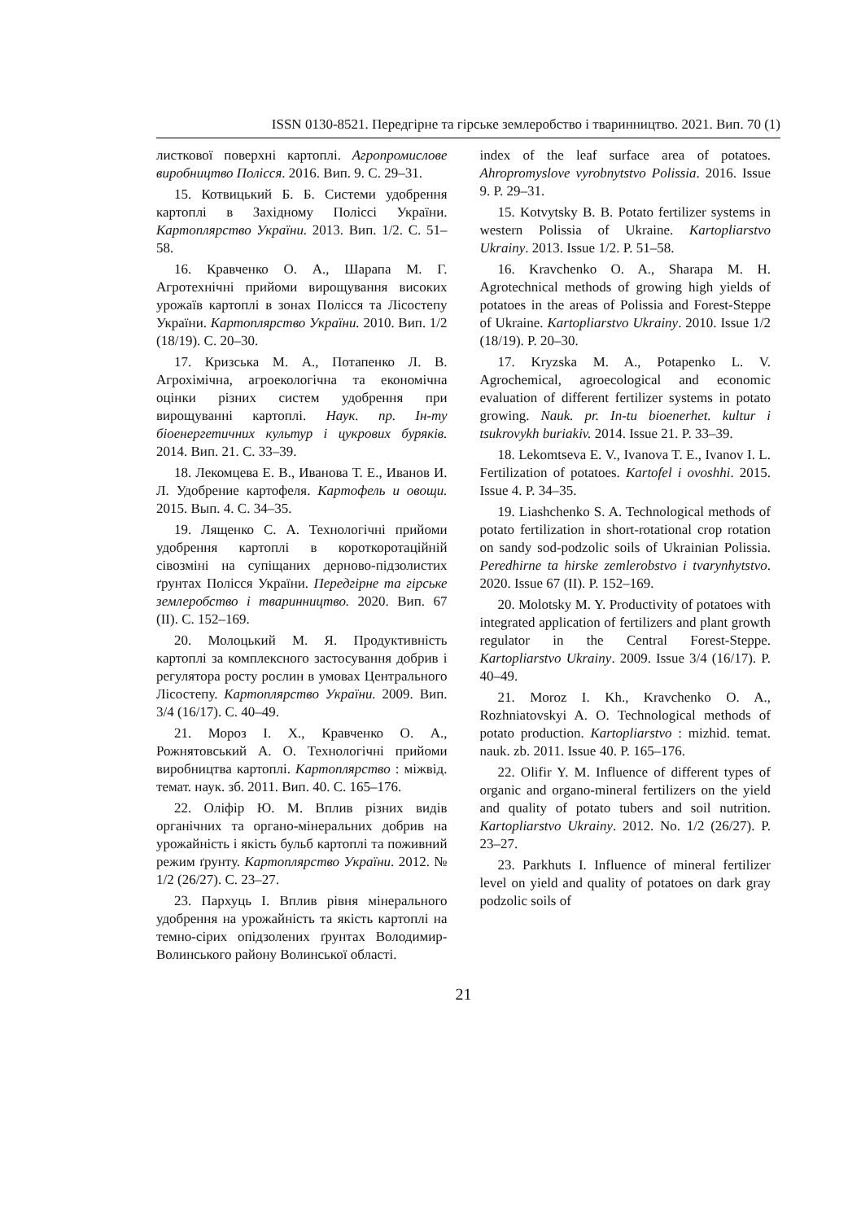ISSN 0130-8521. Передгірне та гірське землеробство і тваринництво. 2021. Вип. 70 (1)
листкової поверхні картоплі. Агропромислове виробництво Полісся. 2016. Вип. 9. С. 29–31.
15. Котвицький Б. Б. Системи удобрення картоплі в Західному Поліссі України. Картоплярство України. 2013. Вип. 1/2. С. 51–58.
16. Кравченко О. А., Шарапа М. Г. Агротехнічні прийоми вирощування високих урожаїв картоплі в зонах Полісся та Лісостепу України. Картоплярство України. 2010. Вип. 1/2 (18/19). С. 20–30.
17. Кризська М. А., Потапенко Л. В. Агрохімічна, агроекологічна та економічна оцінки різних систем удобрення при вирощуванні картоплі. Наук. пр. Ін-ту біоенергетичних культур і цукрових буряків. 2014. Вип. 21. С. 33–39.
18. Лекомцева Е. В., Иванова Т. Е., Иванов И. Л. Удобрение картофеля. Картофель и овощи. 2015. Вып. 4. С. 34–35.
19. Лященко С. А. Технологічні прийоми удобрення картоплі в короткоротаційній сівозміні на супіщаних дерново-підзолистих ґрунтах Полісся України. Передгірне та гірське землеробство і тваринництво. 2020. Вип. 67 (II). С. 152–169.
20. Молоцький М. Я. Продуктивність картоплі за комплексного застосування добрив і регулятора росту рослин в умовах Центрального Лісостепу. Картоплярство України. 2009. Вип. 3/4 (16/17). С. 40–49.
21. Мороз І. Х., Кравченко О. А., Рожнятовський А. О. Технологічні прийоми виробництва картоплі. Картоплярство : міжвід. темат. наук. зб. 2011. Вип. 40. С. 165–176.
22. Оліфір Ю. М. Вплив різних видів органічних та органо-мінеральних добрив на урожайність і якість бульб картоплі та поживний режим ґрунту. Картоплярство України. 2012. № 1/2 (26/27). С. 23–27.
23. Пархуць І. Вплив рівня мінерального удобрення на урожайність та якість картоплі на темно-сірих опідзолених ґрунтах Володимир-Волинського району Волинської області.
index of the leaf surface area of potatoes. Ahropromyslove vyrobnytstvo Polissia. 2016. Issue 9. P. 29–31.
15. Kotvytsky B. B. Potato fertilizer systems in western Polissia of Ukraine. Kartopliarstvo Ukrainy. 2013. Issue 1/2. P. 51–58.
16. Kravchenko O. A., Sharapa M. H. Agrotechnical methods of growing high yields of potatoes in the areas of Polissia and Forest-Steppe of Ukraine. Kartopliarstvo Ukrainy. 2010. Issue 1/2 (18/19). P. 20–30.
17. Kryzska M. A., Potapenko L. V. Agrochemical, agroecological and economic evaluation of different fertilizer systems in potato growing. Nauk. pr. In-tu bioenerhet. kultur i tsukrovykh buriakiv. 2014. Issue 21. P. 33–39.
18. Lekomtseva E. V., Ivanova T. E., Ivanov I. L. Fertilization of potatoes. Kartofel i ovoshhi. 2015. Issue 4. P. 34–35.
19. Liashchenko S. A. Technological methods of potato fertilization in short-rotational crop rotation on sandy sod-podzolic soils of Ukrainian Polissia. Peredhirne ta hirske zemlerobstvo i tvarynhytstvo. 2020. Issue 67 (II). P. 152–169.
20. Molotsky M. Y. Productivity of potatoes with integrated application of fertilizers and plant growth regulator in the Central Forest-Steppe. Kartopliarstvo Ukrainy. 2009. Issue 3/4 (16/17). P. 40–49.
21. Moroz I. Kh., Kravchenko O. A., Rozhniatovskyi A. O. Technological methods of potato production. Kartopliarstvo : mizhid. temat. nauk. zb. 2011. Issue 40. P. 165–176.
22. Olifir Y. M. Influence of different types of organic and organo-mineral fertilizers on the yield and quality of potato tubers and soil nutrition. Kartopliarstvo Ukrainy. 2012. No. 1/2 (26/27). P. 23–27.
23. Parkhuts I. Influence of mineral fertilizer level on yield and quality of potatoes on dark gray podzolic soils of
21